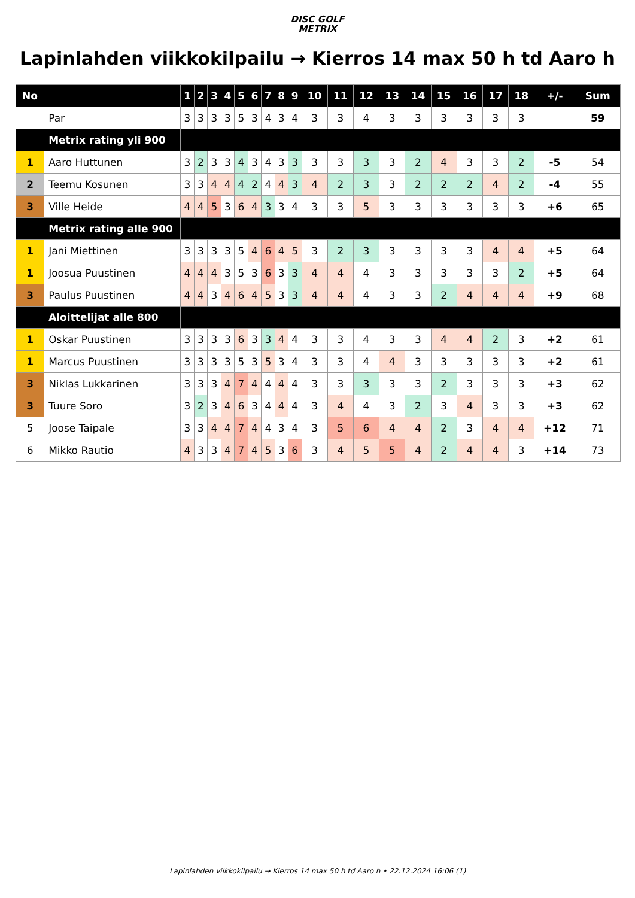DISC GOLF
METRIX
Lapinlahden viikkokilpailu → Kierros 14 max 50 h td Aaro h
| No | | 1 | 2 | 3 | 4 | 5 | 6 | 7 | 8 | 9 | 10 | 11 | 12 | 13 | 14 | 15 | 16 | 17 | 18 | +/- | Sum |
| --- | --- | --- | --- | --- | --- | --- | --- | --- | --- | --- | --- | --- | --- | --- | --- | --- | --- | --- | --- | --- | --- |
| | Par | 3 | 3 | 3 | 3 | 5 | 3 | 4 | 3 | 4 | 3 | 3 | 4 | 3 | 3 | 3 | 3 | 3 | 3 | | 59 |
| | Metrix rating yli 900 | | | | | | | | | | | | | | | | | | | | |
| 1 | Aaro Huttunen | 3 | 2 | 3 | 3 | 4 | 3 | 4 | 3 | 3 | 3 | 3 | 3 | 3 | 2 | 4 | 3 | 3 | 2 | -5 | 54 |
| 2 | Teemu Kosunen | 3 | 3 | 4 | 4 | 4 | 2 | 4 | 4 | 3 | 4 | 2 | 3 | 3 | 2 | 2 | 2 | 4 | 2 | -4 | 55 |
| 3 | Ville Heide | 4 | 4 | 5 | 3 | 6 | 4 | 3 | 3 | 4 | 3 | 3 | 5 | 3 | 3 | 3 | 3 | 3 | 3 | +6 | 65 |
| | Metrix rating alle 900 | | | | | | | | | | | | | | | | | | | | |
| 1 | Jani Miettinen | 3 | 3 | 3 | 3 | 5 | 4 | 6 | 4 | 5 | 3 | 2 | 3 | 3 | 3 | 3 | 3 | 4 | 4 | +5 | 64 |
| 1 | Joosua Puustinen | 4 | 4 | 4 | 3 | 5 | 3 | 6 | 3 | 3 | 4 | 4 | 4 | 3 | 3 | 3 | 3 | 3 | 2 | +5 | 64 |
| 3 | Paulus Puustinen | 4 | 4 | 3 | 4 | 6 | 4 | 5 | 3 | 3 | 4 | 4 | 4 | 3 | 3 | 2 | 4 | 4 | 4 | +9 | 68 |
| | Aloittelijat alle 800 | | | | | | | | | | | | | | | | | | | | |
| 1 | Oskar Puustinen | 3 | 3 | 3 | 3 | 6 | 3 | 3 | 4 | 4 | 3 | 3 | 4 | 3 | 3 | 4 | 4 | 2 | 3 | +2 | 61 |
| 1 | Marcus Puustinen | 3 | 3 | 3 | 3 | 5 | 3 | 5 | 3 | 4 | 3 | 3 | 4 | 4 | 3 | 3 | 3 | 3 | 3 | +2 | 61 |
| 3 | Niklas Lukkarinen | 3 | 3 | 3 | 4 | 7 | 4 | 4 | 4 | 4 | 3 | 3 | 3 | 3 | 3 | 2 | 3 | 3 | 3 | +3 | 62 |
| 3 | Tuure Soro | 3 | 2 | 3 | 4 | 6 | 3 | 4 | 4 | 4 | 3 | 4 | 4 | 3 | 2 | 3 | 4 | 3 | 3 | +3 | 62 |
| 5 | Joose Taipale | 3 | 3 | 4 | 4 | 7 | 4 | 4 | 3 | 4 | 3 | 5 | 6 | 4 | 4 | 2 | 3 | 4 | 4 | +12 | 71 |
| 6 | Mikko Rautio | 4 | 3 | 3 | 4 | 7 | 4 | 5 | 3 | 6 | 3 | 4 | 5 | 5 | 4 | 2 | 4 | 4 | 3 | +14 | 73 |
Lapinlahden viikkokilpailu → Kierros 14 max 50 h td Aaro h • 22.12.2024 16:06 (1)